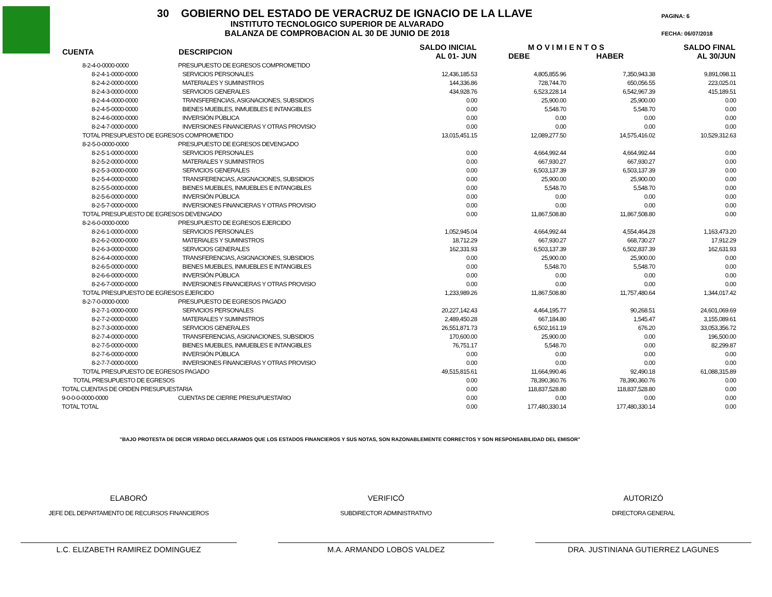30 GOBIERNO DEL ESTADO DE VERACRUZ DE IGNACIO DE LA LLAVE
INSTITUTO TECNOLOGICO SUPERIOR DE ALVARADO
BALANZA DE COMPROBACION AL 30 DE JUNIO DE 2018
PAGINA: 6
FECHA: 06/07/2018
| CUENTA | DESCRIPCION | SALDO INICIAL AL 01- JUN | M O V I M I E N T O S DEBE HABER | | SALDO FINAL AL 30/JUN |
| --- | --- | --- | --- | --- | --- |
| 8-2-4-0-0000-0000 | PRESUPUESTO DE EGRESOS COMPROMETIDO | | | | |
| 8-2-4-1-0000-0000 | SERVICIOS PERSONALES | 12,436,185.53 | 4,805,855.96 | 7,350,943.38 | 9,891,098.11 |
| 8-2-4-2-0000-0000 | MATERIALES Y SUMINISTROS | 144,336.86 | 728,744.70 | 650,056.55 | 223,025.01 |
| 8-2-4-3-0000-0000 | SERVICIOS GENERALES | 434,928.76 | 6,523,228.14 | 6,542,967.39 | 415,189.51 |
| 8-2-4-4-0000-0000 | TRANSFERENCIAS, ASIGNACIONES, SUBSIDIOS | 0.00 | 25,900.00 | 25,900.00 | 0.00 |
| 8-2-4-5-0000-0000 | BIENES MUEBLES, INMUEBLES E INTANGIBLES | 0.00 | 5,548.70 | 5,548.70 | 0.00 |
| 8-2-4-6-0000-0000 | INVERSIÓN PÚBLICA | 0.00 | 0.00 | 0.00 | 0.00 |
| 8-2-4-7-0000-0000 | INVERSIONES FINANCIERAS Y OTRAS PROVISIO | 0.00 | 0.00 | 0.00 | 0.00 |
| TOTAL PRESUPUESTO DE EGRESOS COMPROMETIDO | | 13,015,451.15 | 12,089,277.50 | 14,575,416.02 | 10,529,312.63 |
| 8-2-5-0-0000-0000 | PRESUPUESTO DE EGRESOS DEVENGADO | | | | |
| 8-2-5-1-0000-0000 | SERVICIOS PERSONALES | 0.00 | 4,664,992.44 | 4,664,992.44 | 0.00 |
| 8-2-5-2-0000-0000 | MATERIALES Y SUMINISTROS | 0.00 | 667,930.27 | 667,930.27 | 0.00 |
| 8-2-5-3-0000-0000 | SERVICIOS GENERALES | 0.00 | 6,503,137.39 | 6,503,137.39 | 0.00 |
| 8-2-5-4-0000-0000 | TRANSFERENCIAS, ASIGNACIONES, SUBSIDIOS | 0.00 | 25,900.00 | 25,900.00 | 0.00 |
| 8-2-5-5-0000-0000 | BIENES MUEBLES, INMUEBLES E INTANGIBLES | 0.00 | 5,548.70 | 5,548.70 | 0.00 |
| 8-2-5-6-0000-0000 | INVERSIÓN PÚBLICA | 0.00 | 0.00 | 0.00 | 0.00 |
| 8-2-5-7-0000-0000 | INVERSIONES FINANCIERAS Y OTRAS PROVISIO | 0.00 | 0.00 | 0.00 | 0.00 |
| TOTAL PRESUPUESTO DE EGRESOS DEVENGADO | | 0.00 | 11,867,508.80 | 11,867,508.80 | 0.00 |
| 8-2-6-0-0000-0000 | PRESUPUESTO DE EGRESOS EJERCIDO | | | | |
| 8-2-6-1-0000-0000 | SERVICIOS PERSONALES | 1,052,945.04 | 4,664,992.44 | 4,554,464.28 | 1,163,473.20 |
| 8-2-6-2-0000-0000 | MATERIALES Y SUMINISTROS | 18,712.29 | 667,930.27 | 668,730.27 | 17,912.29 |
| 8-2-6-3-0000-0000 | SERVICIOS GENERALES | 162,331.93 | 6,503,137.39 | 6,502,837.39 | 162,631.93 |
| 8-2-6-4-0000-0000 | TRANSFERENCIAS, ASIGNACIONES, SUBSIDIOS | 0.00 | 25,900.00 | 25,900.00 | 0.00 |
| 8-2-6-5-0000-0000 | BIENES MUEBLES, INMUEBLES E INTANGIBLES | 0.00 | 5,548.70 | 5,548.70 | 0.00 |
| 8-2-6-6-0000-0000 | INVERSIÓN PÚBLICA | 0.00 | 0.00 | 0.00 | 0.00 |
| 8-2-6-7-0000-0000 | INVERSIONES FINANCIERAS Y OTRAS PROVISIO | 0.00 | 0.00 | 0.00 | 0.00 |
| TOTAL PRESUPUESTO DE EGRESOS EJERCIDO | | 1,233,989.26 | 11,867,508.80 | 11,757,480.64 | 1,344,017.42 |
| 8-2-7-0-0000-0000 | PRESUPUESTO DE EGRESOS PAGADO | | | | |
| 8-2-7-1-0000-0000 | SERVICIOS PERSONALES | 20,227,142.43 | 4,464,195.77 | 90,268.51 | 24,601,069.69 |
| 8-2-7-2-0000-0000 | MATERIALES Y SUMINISTROS | 2,489,450.28 | 667,184.80 | 1,545.47 | 3,155,089.61 |
| 8-2-7-3-0000-0000 | SERVICIOS GENERALES | 26,551,871.73 | 6,502,161.19 | 676.20 | 33,053,356.72 |
| 8-2-7-4-0000-0000 | TRANSFERENCIAS, ASIGNACIONES, SUBSIDIOS | 170,600.00 | 25,900.00 | 0.00 | 196,500.00 |
| 8-2-7-5-0000-0000 | BIENES MUEBLES, INMUEBLES E INTANGIBLES | 76,751.17 | 5,548.70 | 0.00 | 82,299.87 |
| 8-2-7-6-0000-0000 | INVERSIÓN PÚBLICA | 0.00 | 0.00 | 0.00 | 0.00 |
| 8-2-7-7-0000-0000 | INVERSIONES FINANCIERAS Y OTRAS PROVISIO | 0.00 | 0.00 | 0.00 | 0.00 |
| TOTAL PRESUPUESTO DE EGRESOS PAGADO | | 49,515,815.61 | 11,664,990.46 | 92,490.18 | 61,088,315.89 |
| TOTAL PRESUPUESTO DE EGRESOS | | 0.00 | 78,390,360.76 | 78,390,360.76 | 0.00 |
| TOTAL CUENTAS DE ORDEN PRESUPUESTARIA | | 0.00 | 118,837,528.80 | 118,837,528.80 | 0.00 |
| 9-0-0-0-0000-0000 | CUENTAS DE CIERRE PRESUPUESTARIO | 0.00 | 0.00 | 0.00 | 0.00 |
| TOTAL TOTAL | | 0.00 | 177,480,330.14 | 177,480,330.14 | 0.00 |
"BAJO PROTESTA DE DECIR VERDAD DECLARAMOS QUE LOS ESTADOS FINANCIEROS Y SUS NOTAS, SON RAZONABLEMENTE CORRECTOS Y SON RESPONSABILIDAD DEL EMISOR"
ELABORÓ
JEFE DEL DEPARTAMENTO DE RECURSOS FINANCIEROS
L.C. ELIZABETH RAMIREZ DOMINGUEZ
VERIFICÓ
SUBDIRECTOR ADMINISTRATIVO
M.A. ARMANDO LOBOS VALDEZ
AUTORIZÓ
DIRECTORA GENERAL
DRA. JUSTINIANA GUTIERREZ LAGUNES